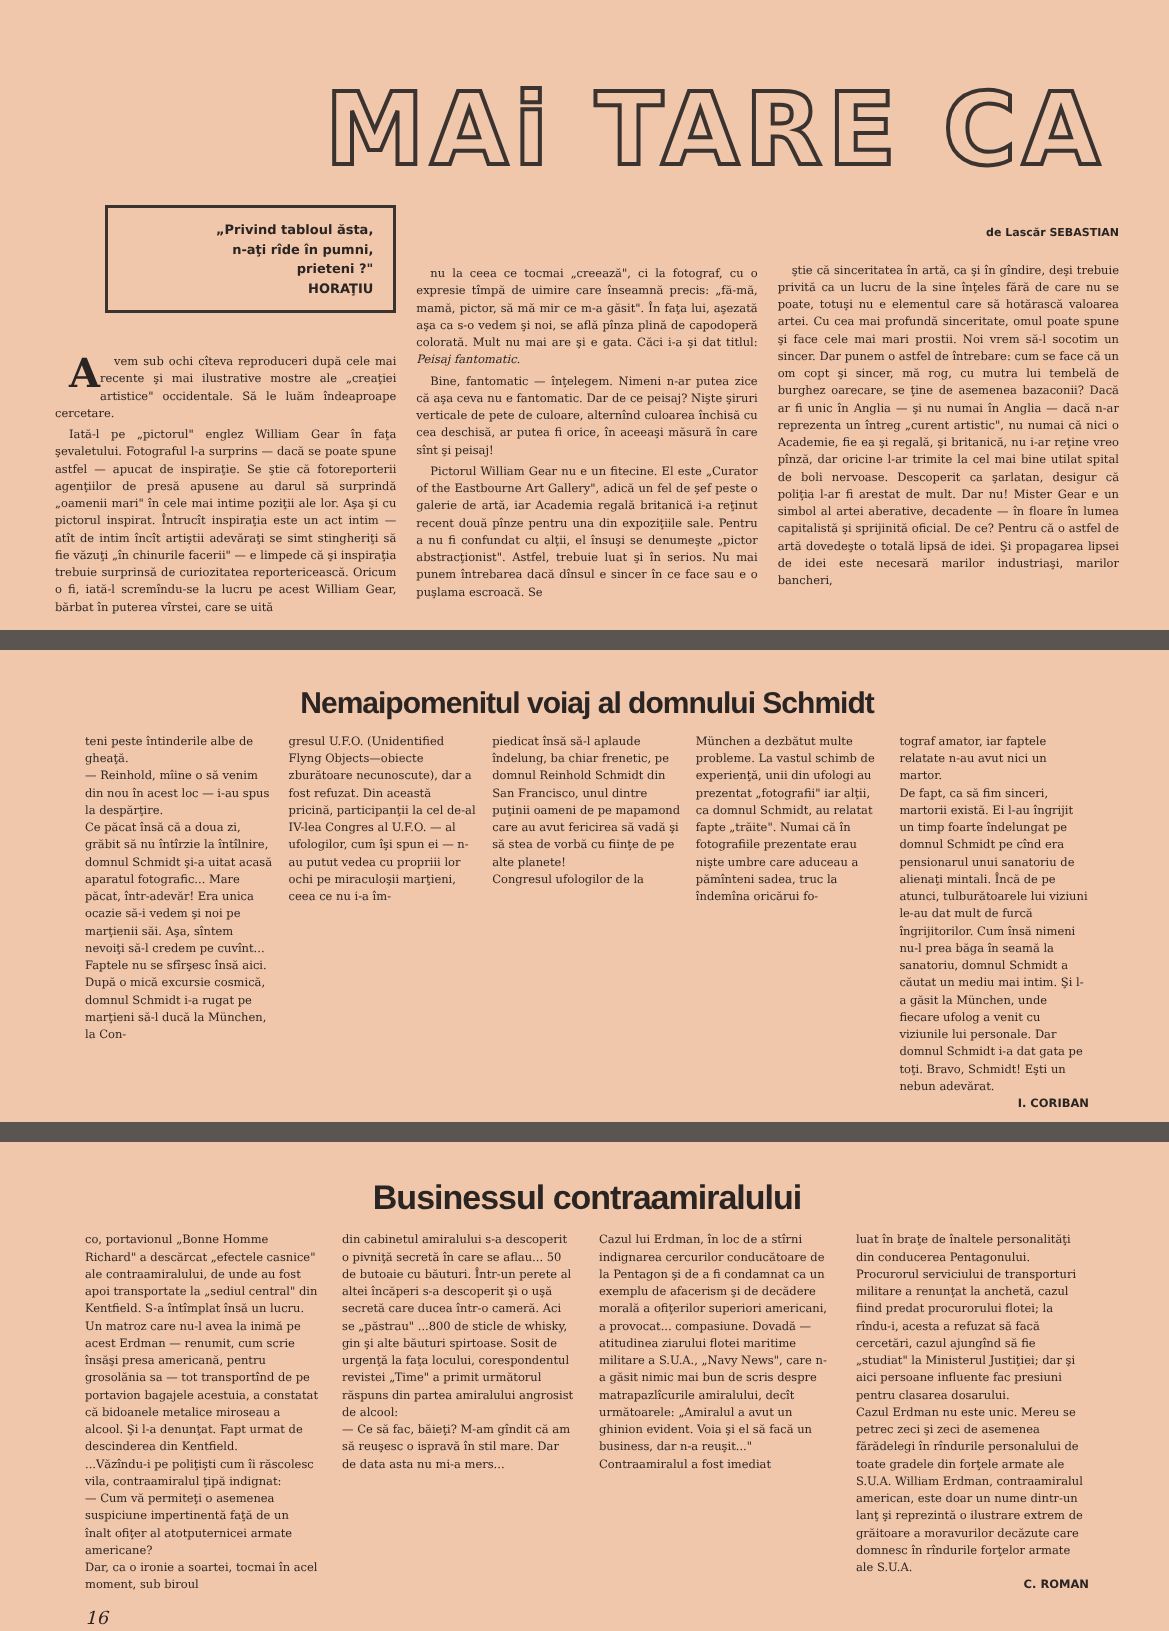MAi TARE CA
„Privind tabloul ăsta,
n-aţi rîde în pumni,
prieteni ?"
HORAŢIU
Avem sub ochi cîteva reproduceri după cele mai recente şi mai ilustrative mostre ale „creaţiei artistice" occidentale. Să le luăm îndeaproape cercetare.
Iată-l pe „pictorul" englez William Gear în faţa şevaletului. Fotograful l-a surprins — dacă se poate spune astfel — apucat de inspiraţie. Se ştie că fotoreporterii agenţiilor de presă apusene au darul să surprindă „oamenii mari" în cele mai intime poziţii ale lor. Aşa şi cu pictorul inspirat. Întrucît inspiraţia este un act intim — atît de intim încît artiştii adevăraţi se simt stingheriţi să fie văzuţi „în chinurile facerii" — e limpede că şi inspiraţia trebuie surprinsă de curiozitatea reportericească. Oricum o fi, iată-l scremîndu-se la lucru pe acest William Gear, bărbat în puterea vîrstei, care se uită
nu la ceea ce tocmai „creează", ci la fotograf, cu o expresie tîmpă de uimire care înseamnă precis: „fă-mă, mamă, pictor, să mă mir ce m-a găsit". În faţa lui, aşezată aşa ca s-o vedem şi noi, se află pînza plină de capodoperă colorată. Mult nu mai are şi e gata. Căci i-a şi dat titlul: Peisaj fantomatic.
Bine, fantomatic — înţelegem. Nimeni n-ar putea zice că aşa ceva nu e fantomatic. Dar de ce peisaj? Nişte şiruri verticale de pete de culoare, alternînd culoarea închisă cu cea deschisă, ar putea fi orice, în aceeaşi măsură în care sînt şi peisaj!
Pictorul William Gear nu e un fitecine. El este „Curator of the Eastbourne Art Gallery", adică un fel de şef peste o galerie de artă, iar Academia regală britanică i-a reţinut recent două pînze pentru una din expoziţiile sale. Pentru a nu fi confundat cu alţii, el însuşi se denumeşte „pictor abstracţionist". Astfel, trebuie luat şi în serios. Nu mai punem întrebarea dacă dînsul e sincer în ce face sau e o puşlama escroacă. Se
de Lascăr SEBASTIAN
ştie că sinceritatea în artă, ca şi în gîndire, deşi trebuie privită ca un lucru de la sine înţeles fără de care nu se poate, totuşi nu e elementul care să hotărască valoarea artei. Cu cea mai profundă sinceritate, omul poate spune şi face cele mai mari prostii. Noi vrem să-l socotim un sincer. Dar punem o astfel de întrebare: cum se face că un om copt şi sincer, mă rog, cu mutra lui tembelă de burghez oarecare, se ţine de asemenea bazaconii? Dacă ar fi unic în Anglia — şi nu numai în Anglia — dacă n-ar reprezenta un întreg „curent artistic", nu numai că nici o Academie, fie ea şi regală, şi britanică, nu i-ar reţine vreo pînză, dar oricine l-ar trimite la cel mai bine utilat spital de boli nervoase. Descoperit ca şarlatan, desigur că poliţia l-ar fi arestat de mult. Dar nu! Mister Gear e un simbol al artei aberative, decadente — în floare în lumea capitalistă şi sprijinită oficial. De ce? Pentru că o astfel de artă dovedeşte o totală lipsă de idei. Şi propagarea lipsei de idei este necesară marilor industriaşi, marilor bancheri,
Nemaipomenitul voiaj al domnului Schmidt
teni peste întinderile albe de gheaţă.
— Reinhold, mîine o să venim din nou în acest loc — i-au spus la despărţire.
Ce păcat însă că a doua zi, grăbit să nu întîrzie la întîlnire, domnul Schmidt şi-a uitat acasă aparatul fotografic... Mare păcat, într-adevăr! Era unica ocazie să-i vedem şi noi pe marţienii săi. Aşa, sîntem nevoiţi să-l credem pe cuvînt...
Faptele nu se sfîrşesc însă aici. După o mică excursie cosmică, domnul Schmidt i-a rugat pe marţieni să-l ducă la München, la Con-
gresul U.F.O. (Unidentified Flyng Objects—obiecte zburătoare necunoscute), dar a fost refuzat. Din această pricină, participanţii la cel de-al IV-lea Congres al U.F.O. — al ufologilor, cum îşi spun ei — n-au putut vedea cu propriii lor ochi pe miraculoşii marţieni, ceea ce nu i-a îm-
piedicat însă să-l aplaude îndelung, ba chiar frenetic, pe domnul Reinhold Schmidt din San Francisco, unul dintre puţinii oameni de pe mapamond care au avut fericirea să vadă şi să stea de vorbă cu fiinţe de pe alte planete!
Congresul ufologilor de la
München a dezbătut multe probleme. La vastul schimb de experienţă, unii din ufologi au prezentat „fotografii" iar alţii, ca domnul Schmidt, au relatat fapte „trăite". Numai că în fotografiile prezentate erau nişte umbre care aduceau a pămînteni sadea, truc la îndemîna oricărui fo-
tograf amator, iar faptele relatate n-au avut nici un martor.
De fapt, ca să fim sinceri, martorii există. Ei l-au îngrijit un timp foarte îndelungat pe domnul Schmidt pe cînd era pensionarul unui sanatoriu de alienaţi mintali. Încă de pe atunci, tulburătoarele lui viziuni le-au dat mult de furcă îngrijitorilor. Cum însă nimeni nu-l prea băga în seamă la sanatoriu, domnul Schmidt a căutat un mediu mai intim. Şi l-a găsit la München, unde fiecare ufolog a venit cu viziunile lui personale. Dar domnul Schmidt i-a dat gata pe toţi. Bravo, Schmidt! Eşti un nebun adevărat.
I. CORIBAN
Businessul contraamiralului
co, portavionul „Bonne Homme Richard" a descărcat „efectele casnice" ale contraamiralului, de unde au fost apoi transportate la „sediul central" din Kentfield. S-a întîmplat însă un lucru. Un matroz care nu-l avea la inimă pe acest Erdman — renumit, cum scrie însăşi presa americană, pentru grosolănia sa — tot transportînd de pe portavion bagajele acestuia, a constatat că bidoanele metalice miroseau a alcool. Şi l-a denunţat. Fapt urmat de descinderea din Kentfield.
...Văzîndu-i pe poliţişti cum îi răscolesc vila, contraamiralul ţipă indignat:
— Cum vă permiteţi o asemenea suspiciune impertinentă faţă de un înalt ofiţer al atotputernicei armate americane?
Dar, ca o ironie a soartei, tocmai în acel moment, sub biroul
din cabinetul amiralului s-a descoperit o pivniţă secretă în care se aflau... 50 de butoaie cu băuturi. Într-un perete al altei încăperi s-a descoperit şi o uşă secretă care ducea într-o cameră. Aci se „păstrau" ...800 de sticle de whisky, gin şi alte băuturi spirtoase. Sosit de urgenţă la faţa locului, corespondentul revistei „Time" a primit următorul răspuns din partea amiralului angrosist de alcool:
— Ce să fac, băieţi? M-am gîndit că am să reuşesc o ispravă în stil mare. Dar de data asta nu mi-a mers...
Cazul lui Erdman, în loc de a stîrni indignarea cercurilor conducătoare de la Pentagon şi de a fi condamnat ca un exemplu de afacerism şi de decădere morală a ofiţerilor superiori americani, a provocat... compasiune. Dovadă — atitudinea ziarului flotei maritime militare a S.U.A., „Navy News", care n-a găsit nimic mai bun de scris despre matrapazlîcurile amiralului, decît următoarele: „Amiralul a avut un ghinion evident. Voia şi el să facă un business, dar n-a reuşit..."
Contraamiralul a fost imediat
luat în braţe de înaltele personalităţi din conducerea Pentagonului. Procurorul serviciului de transporturi militare a renunţat la anchetă, cazul fiind predat procurorului flotei; la rîndu-i, acesta a refuzat să facă cercetări, cazul ajungînd să fie „studiat" la Ministerul Justiţiei; dar şi aici persoane influente fac presiuni pentru clasarea dosarului.
Cazul Erdman nu este unic. Mereu se petrec zeci şi zeci de asemenea fărădelegi în rîndurile personalului de toate gradele din forţele armate ale S.U.A. William Erdman, contraamiralul american, este doar un nume dintr-un lanţ şi reprezintă o ilustrare extrem de grăitoare a moravurilor decăzute care domnesc în rîndurile forţelor armate ale S.U.A.
C. ROMAN
16